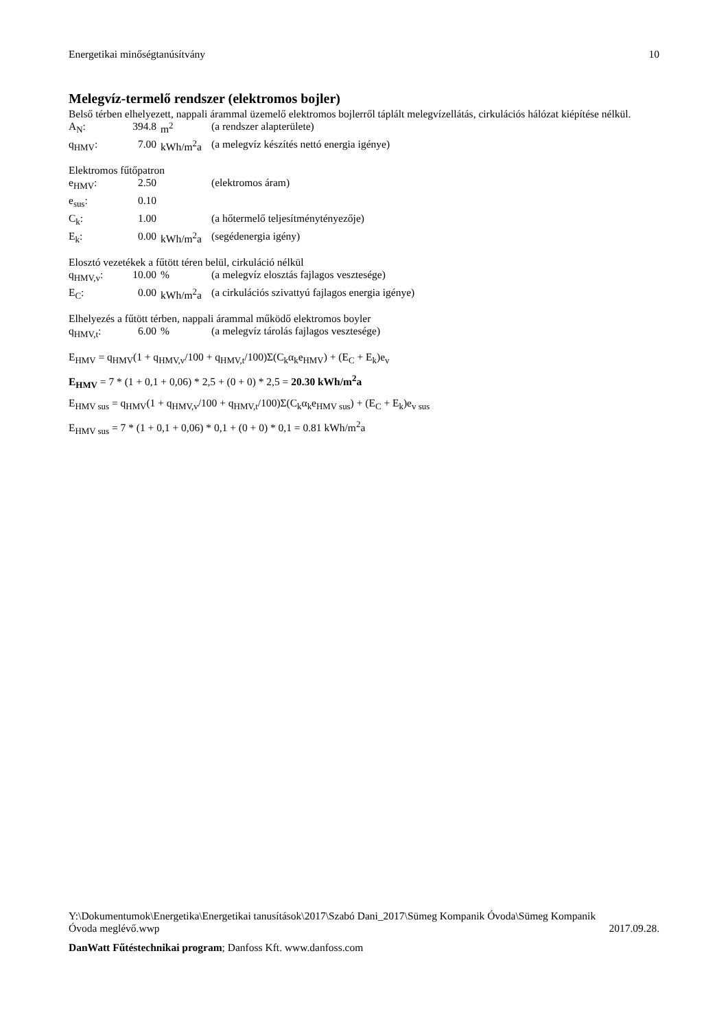Energetikai minőségtanúsítvány 10
Melegvíz-termelő rendszer (elektromos bojler)
Belső térben elhelyezett, nappali árammal üzemelő elektromos bojlerről táplált melegvízellátás, cirkulációs hálózat kiépítése nélkül.
| A<sub>N</sub>: | 394.8 | m<sup>2</sup> | (a rendszer alapterülete) |
| q<sub>HMV</sub>: | 7.00 | kWh/m<sup>2</sup>a | (a melegvíz készítés nettó energia igénye) |
Elektromos fűtőpatron
| e<sub>HMV</sub>: | 2.50 | | (elektromos áram) |
| e<sub>sus</sub>: | 0.10 | | |
| C<sub>k</sub>: | 1.00 | | (a hőtermelő teljesítménytényezője) |
| E<sub>k</sub>: | 0.00 | kWh/m<sup>2</sup>a | (segédenergia igény) |
Elosztó vezetékek a fűtött téren belül, cirkuláció nélkül
| q<sub>HMV,v</sub>: | 10.00 | % | (a melegvíz elosztás fajlagos vesztesége) |
| E<sub>C</sub>: | 0.00 | kWh/m<sup>2</sup>a | (a cirkulációs szivattyú fajlagos energia igénye) |
Elhelyezés a fűtött térben, nappali árammal működő elektromos boyler
| q<sub>HMV,t</sub>: | 6.00 | % | (a melegvíz tárolás fajlagos vesztesége) |
E<sub>HMV</sub> = q<sub>HMV</sub>(1 + q<sub>HMV,v</sub>/100 + q<sub>HMV,t</sub>/100)Σ(C<sub>k</sub>α<sub>k</sub>e<sub>HMV</sub>) + (E<sub>C</sub> + E<sub>k</sub>)e<sub>v</sub>
E<sub>HMV</sub> = 7 * (1 + 0,1 + 0,06) * 2,5 + (0 + 0) * 2,5 = 20.30 kWh/m<sup>2</sup>a
E<sub>HMV sus</sub> = q<sub>HMV</sub>(1 + q<sub>HMV,v</sub>/100 + q<sub>HMV,t</sub>/100)Σ(C<sub>k</sub>α<sub>k</sub>e<sub>HMV sus</sub>) + (E<sub>C</sub> + E<sub>k</sub>)e<sub>v sus</sub>
E<sub>HMV sus</sub> = 7 * (1 + 0,1 + 0,06) * 0,1 + (0 + 0) * 0,1 = 0.81 kWh/m<sup>2</sup>a
Y:\Dokumentumok\Energetika\Energetikai tanusítások\2017\Szabó Dani_2017\Sümeg Kompanik Óvoda\Sümeg Kompanik
Óvoda meglévő.wwp 2017.09.28.
DanWatt Fűtéstechnikai program; Danfoss Kft. www.danfoss.com